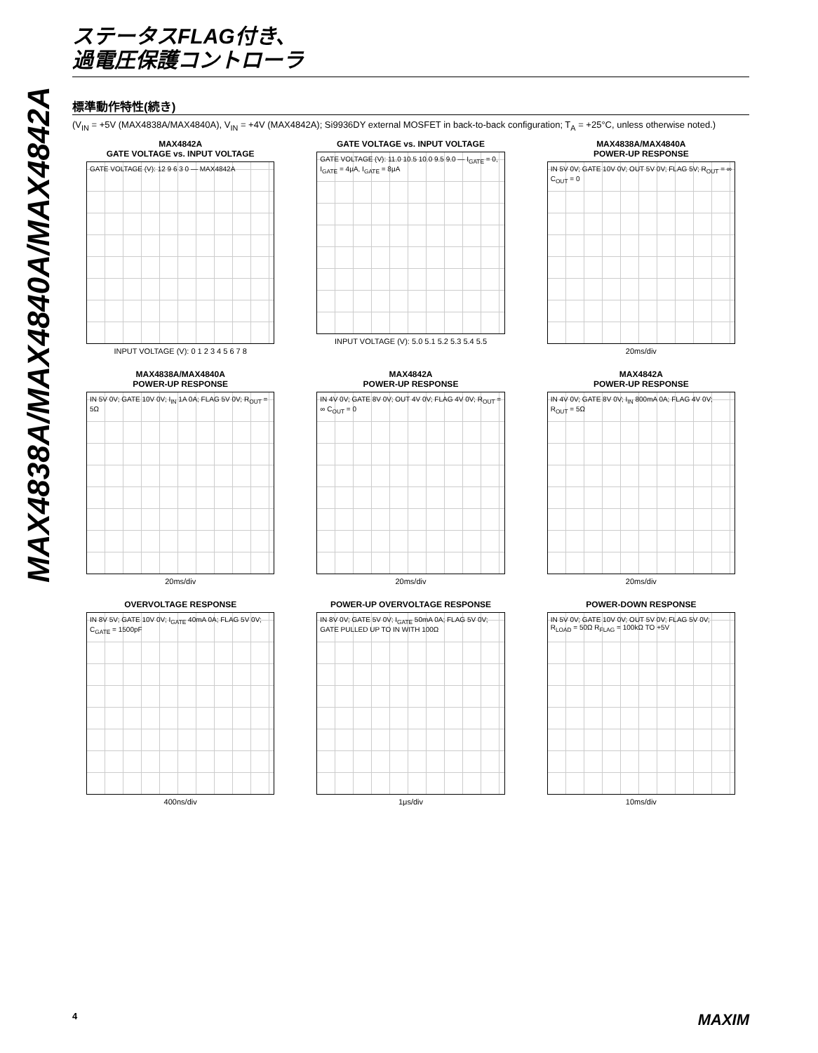MAX4838A/MAX4840A/MAX4842A
ステータスFLAG付き、
過電圧保護コントローラ
標準動作特性(続き)
(V<sub>IN</sub> = +5V (MAX4838A/MAX4840A), V<sub>IN</sub> = +4V (MAX4842A); Si9936DY external MOSFET in back-to-back configuration; T<sub>A</sub> = +25°C, unless otherwise noted.)
MAX4842A
GATE VOLTAGE vs. INPUT VOLTAGE
GATE VOLTAGE (V): 12 9 6 3 0 — MAX4842A
INPUT VOLTAGE (V): 0 1 2 3 4 5 6 7 8
GATE VOLTAGE vs. INPUT VOLTAGE
GATE VOLTAGE (V): 11.0 10.5 10.0 9.5 9.0 — I<sub>GATE</sub> = 0, I<sub>GATE</sub> = 4μA, I<sub>GATE</sub> = 8μA
INPUT VOLTAGE (V): 5.0 5.1 5.2 5.3 5.4 5.5
MAX4838A/MAX4840A
POWER-UP RESPONSE
IN 5V 0V; GATE 10V 0V; OUT 5V 0V; FLAG 5V; R<sub>OUT</sub> = ∞ C<sub>OUT</sub> = 0
20ms/div
MAX4838A/MAX4840A
POWER-UP RESPONSE
IN 5V 0V; GATE 10V 0V; I<sub>IN</sub> 1A 0A; FLAG 5V 0V; R<sub>OUT</sub> = 5Ω
20ms/div
MAX4842A
POWER-UP RESPONSE
IN 4V 0V; GATE 8V 0V; OUT 4V 0V; FLAG 4V 0V; R<sub>OUT</sub> = ∞ C<sub>OUT</sub> = 0
20ms/div
MAX4842A
POWER-UP RESPONSE
IN 4V 0V; GATE 8V 0V; I<sub>IN</sub> 800mA 0A; FLAG 4V 0V; R<sub>OUT</sub> = 5Ω
20ms/div
OVERVOLTAGE RESPONSE
IN 8V 5V; GATE 10V 0V; I<sub>GATE</sub> 40mA 0A; FLAG 5V 0V; C<sub>GATE</sub> = 1500pF
400ns/div
POWER-UP OVERVOLTAGE RESPONSE
IN 8V 0V; GATE 5V 0V; I<sub>GATE</sub> 50mA 0A; FLAG 5V 0V; GATE PULLED UP TO IN WITH 100Ω
1μs/div
POWER-DOWN RESPONSE
IN 5V 0V; GATE 10V 0V; OUT 5V 0V; FLAG 5V 0V; R<sub>LOAD</sub> = 50Ω R<sub>FLAG</sub> = 100kΩ TO +5V
10ms/div
4 MAXIM